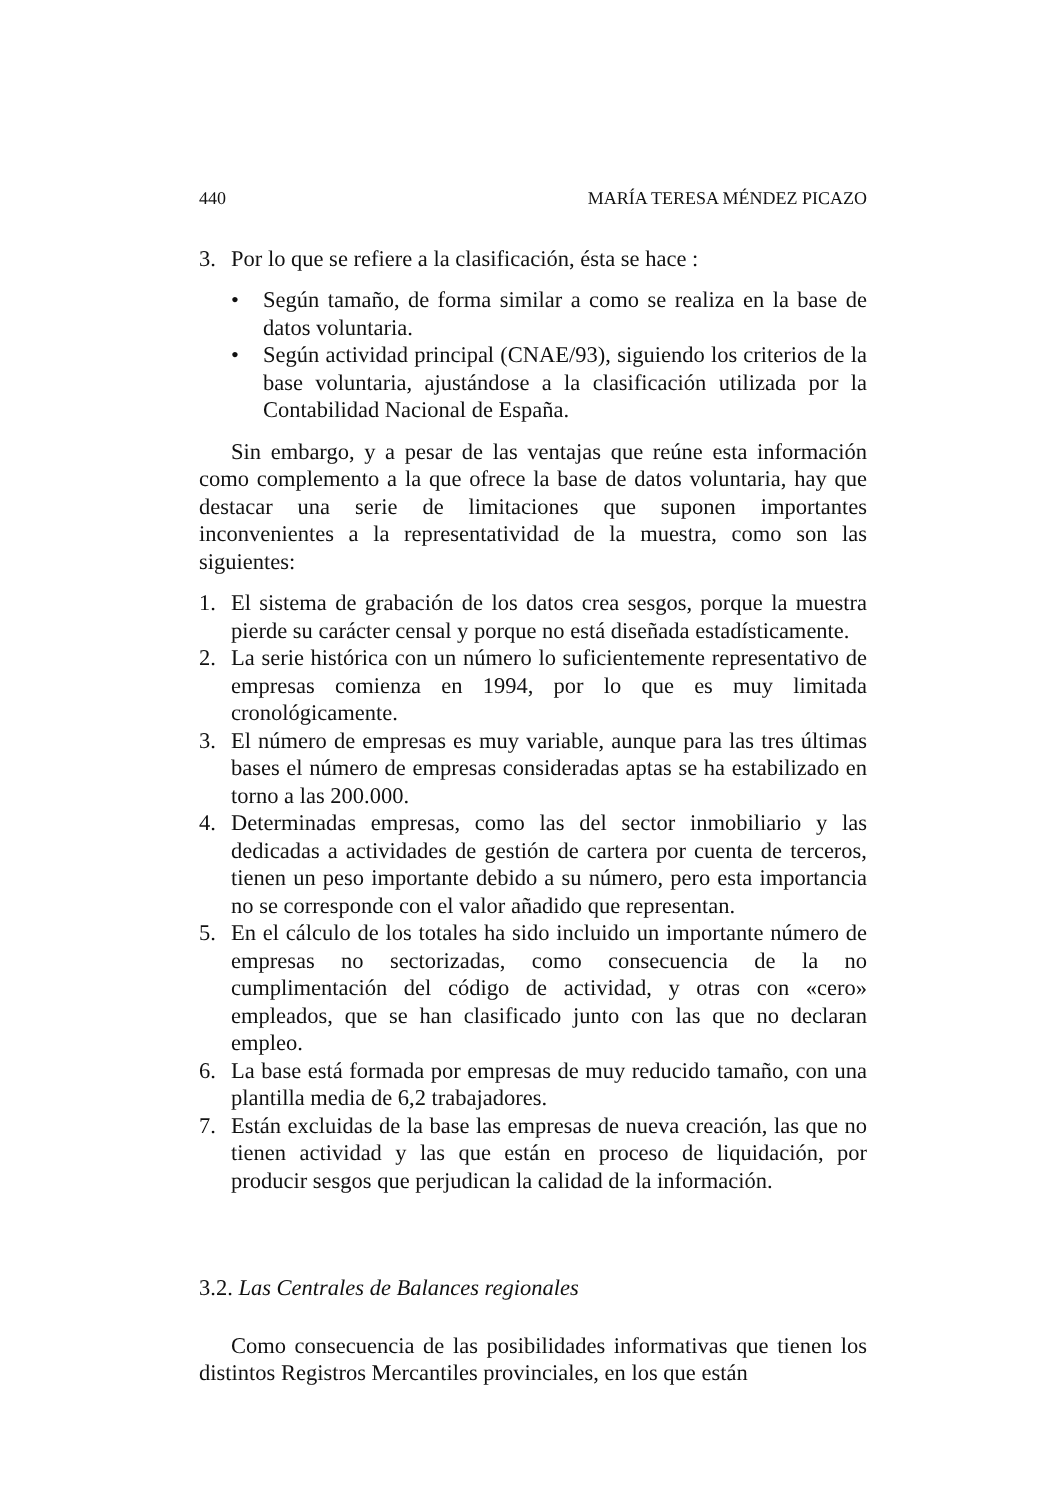440 MARÍA TERESA MÉNDEZ PICAZO
3. Por lo que se refiere a la clasificación, ésta se hace :
• Según tamaño, de forma similar a como se realiza en la base de datos voluntaria.
• Según actividad principal (CNAE/93), siguiendo los criterios de la base voluntaria, ajustándose a la clasificación utilizada por la Contabilidad Nacional de España.
Sin embargo, y a pesar de las ventajas que reúne esta información como complemento a la que ofrece la base de datos voluntaria, hay que destacar una serie de limitaciones que suponen importantes inconvenientes a la representatividad de la muestra, como son las siguientes:
1. El sistema de grabación de los datos crea sesgos, porque la muestra pierde su carácter censal y porque no está diseñada estadísticamente.
2. La serie histórica con un número lo suficientemente representativo de empresas comienza en 1994, por lo que es muy limitada cronológicamente.
3. El número de empresas es muy variable, aunque para las tres últimas bases el número de empresas consideradas aptas se ha estabilizado en torno a las 200.000.
4. Determinadas empresas, como las del sector inmobiliario y las dedicadas a actividades de gestión de cartera por cuenta de terceros, tienen un peso importante debido a su número, pero esta importancia no se corresponde con el valor añadido que representan.
5. En el cálculo de los totales ha sido incluido un importante número de empresas no sectorizadas, como consecuencia de la no cumplimentación del código de actividad, y otras con «cero» empleados, que se han clasificado junto con las que no declaran empleo.
6. La base está formada por empresas de muy reducido tamaño, con una plantilla media de 6,2 trabajadores.
7. Están excluidas de la base las empresas de nueva creación, las que no tienen actividad y las que están en proceso de liquidación, por producir sesgos que perjudican la calidad de la información.
3.2. Las Centrales de Balances regionales
Como consecuencia de las posibilidades informativas que tienen los distintos Registros Mercantiles provinciales, en los que están